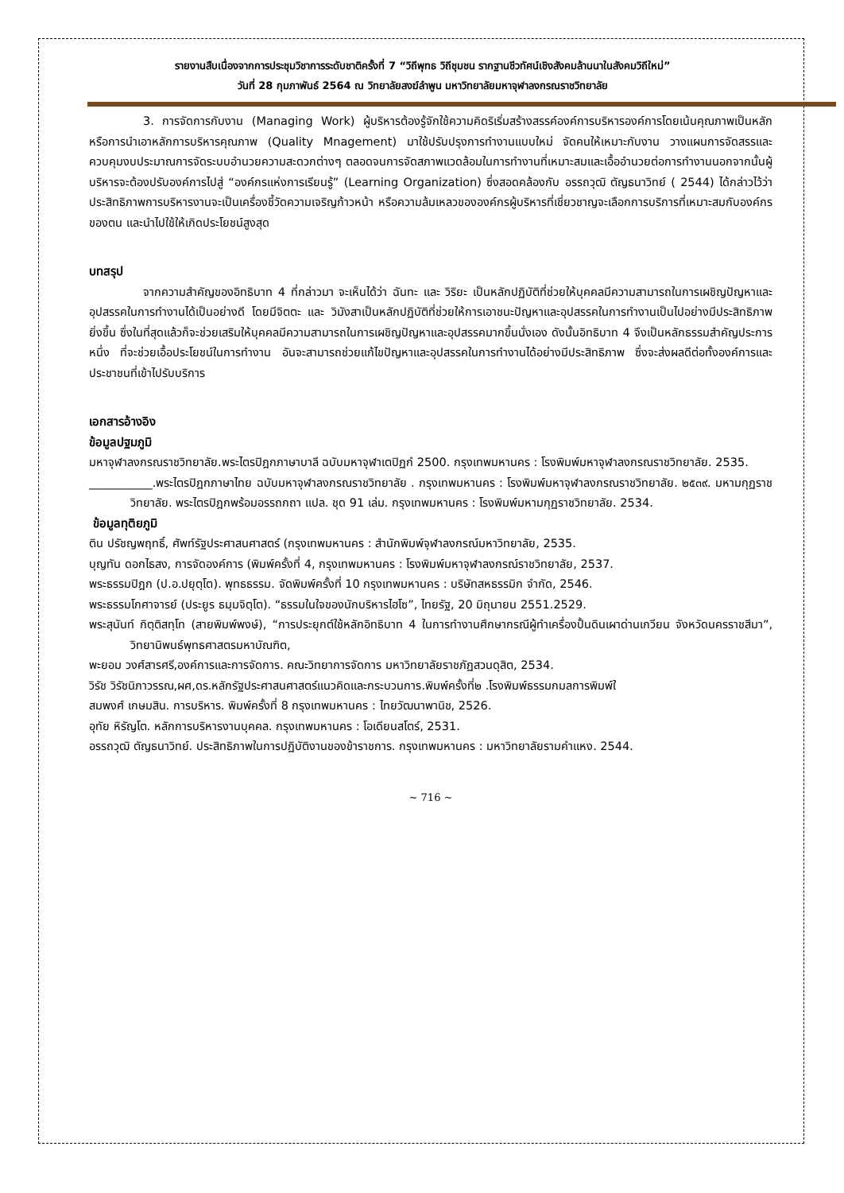รายงานสืบเนื่องจากการประชุมวิชาการระดับชาติครั้งที่ 7 “วิถีพุทธ วิถีชุมชน รากฐานชีวทัศน์เชิงสังคมล้านนาในสังคมวิถีใหม่”
วันที่ 28 กุมภาพันธ์ 2564 ณ วิทยาลัยสงฆ์ลำพูน มหาวิทยาลัยมหาจุฬาลงกรณราชวิทยาลัย
3. การจัดการกับงาน (Managing Work) ผู้บริหารต้องรู้จักใช้ความคิดริเริ่มสร้างสรรค์องค์การบริหารองค์การโดยเน้นคุณภาพเป็นหลัก หรือการนำเอาหลักการบริหารคุณภาพ (Quality Mnagement) มาใช้ปรับปรุงการทำงานแบบใหม่ จัดคนให้เหมาะกับงาน วางแผนการจัดสรรและควบคุมงบประมาณการจัดระบบอำนวยความสะดวกต่างๆ ตลอดจนการจัดสภาพแวดล้อมในการทำงานที่เหมาะสมและเอื้ออำนวยต่อการทำงานนอกจากนั้นผู้บริหารจะต้องปรับองค์การไปสู่ “องค์กรแห่งการเรียนรู้” (Learning Organization) ซึ่งสอดคล้องกับ อรรถวุฒิ ตัญธนาวิทย์ ( 2544) ได้กล่าวไว้ว่าประสิทธิภาพการบริหารงานจะเป็นเครื่องชี้วัดความเจริญก้าวหน้า หรือความล้มเหลวขององค์กรผู้บริหารที่เชี่ยวชาญจะเลือกการบริการที่เหมาะสมกับองค์กรของตน และนำไปใช้ให้เกิดประโยชน์สูงสุด
บทสรุป
จากความสำคัญของอิทธิบาท 4 ที่กล่าวมา จะเห็นได้ว่า ฉันทะ และ วิริยะ เป็นหลักปฏิบัติที่ช่วยให้บุคคลมีความสามารถในการเผชิญปัญหาและอุปสรรคในการทำงานได้เป็นอย่างดี โดยมีจิตตะ และ วิมังสาเป็นหลักปฏิบัติที่ช่วยให้การเอาชนะปัญหาและอุปสรรคในการทำงานเป็นไปอย่างมีประสิทธิภาพยิ่งขึ้น ซึ่งในที่สุดแล้วก็จะช่วยเสริมให้บุคคลมีความสามารถในการเผชิญปัญหาและอุปสรรคมากขึ้นนั่งเอง ดังนั้นอิทธิบาท 4 จึงเป็นหลักธรรมสำคัญประการหนึ่ง ที่จะช่วยเอื้อประโยชน์ในการทำงาน อันจะสามารถช่วยแก้ไขปัญหาและอุปสรรคในการทำงานได้อย่างมีประสิทธิภาพ ซึ่งจะส่งผลดีต่อทั้งองค์การและประชาชนที่เข้าไปรับบริการ
เอกสารอ้างอิง
ข้อมูลปฐมภูมิ
มหาจุฬาลงกรณราชวิทยาลัย.พระไตรปิฎกภาษาบาลี ฉบับมหาจุฬาเตปิฏกํ 2500. กรุงเทพมหานคร : โรงพิมพ์มหาจุฬาลงกรณราชวิทยาลัย. 2535.
___________.พระไตรปิฎกภาษาไทย ฉบับมหาจุฬาลงกรณราชวิทยาลัย . กรุงเทพมหานคร : โรงพิมพ์มหาจุฬาลงกรณราชวิทยาลัย. ๒๕๓๙. มหามกุฏราชวิทยาลัย. พระไตรปิฎกพร้อมอรรถกถา แปล. ชุด 91 เล่ม. กรุงเทพมหานคร : โรงพิมพ์มหามกุฏราชวิทยาลัย. 2534.
ข้อมูลทุติยภูมิ
ติน ปรัชญพฤทธิ์, ศัพท์รัฐประศาสนศาสตร์ (กรุงเทพมหานคร : สำนักพิมพ์จุฬาลงกรณ์มหาวิทยาลัย, 2535.
บุญทัน ดอกไธสง, การจัดองค์การ (พิมพ์ครั้งที่ 4, กรุงเทพมหานคร : โรงพิมพ์มหาจุฬาลงกรณ์ราชวิทยาลัย, 2537.
พระธรรมปิฎก (ป.อ.ปยุตฺโต). พุทธธรรม. จัดพิมพ์ครั้งที่ 10 กรุงเทพมหานคร : บริษัทสหธรรมิก จำกัด, 2546.
พระธรรมโกศาจารย์ (ประยูร ธมฺมจิตฺโต). “ธรรมในใจของนักบริหารไฮโซ”, ไทยรัฐ, 20 มิถุนายน 2551.2529.
พระสุนันท์ กิตฺติสทฺโท (สายพิมพ์พงษ์), “การประยุกต์ใช้หลักอิทธิบาท 4 ในการทำงานศึกษากรณีผู้ทำเครื่องปั้นดินเผาด่านเกวียน จังหวัดนครราชสีมา”, วิทยานิพนธ์พุทธศาสตรมหาบัณฑิต,
พะยอม วงศ์สารศรี,องค์การและการจัดการ. คณะวิทยาการจัดการ มหาวิทยาลัยราชภัฏสวนดุสิต, 2534.
วิรัช วิรัชนิภาวรรณ,ผศ,ดร.หลักรัฐประศาสนศาสตร์แนวคิดและกระบวนการ.พิมพ์ครั้งที่๒ .โรงพิมพ์ธรรมกมลการพิมพ์ใ
สมพงศ์ เกษมสิน. การบริหาร. พิมพ์ครั้งที่ 8 กรุงเทพมหานคร : ไทยวัฒนาพานิช, 2526.
อุทัย หิรัญโต. หลักการบริหารงานบุคคล. กรุงเทพมหานคร : โอเดียนสโตร์, 2531.
อรรถวุฒิ ตัญธนาวิทย์. ประสิทธิภาพในการปฏิบัติงานของข้าราชการ. กรุงเทพมหานคร : มหาวิทยาลัยรามคำแหง. 2544.
~ 716 ~